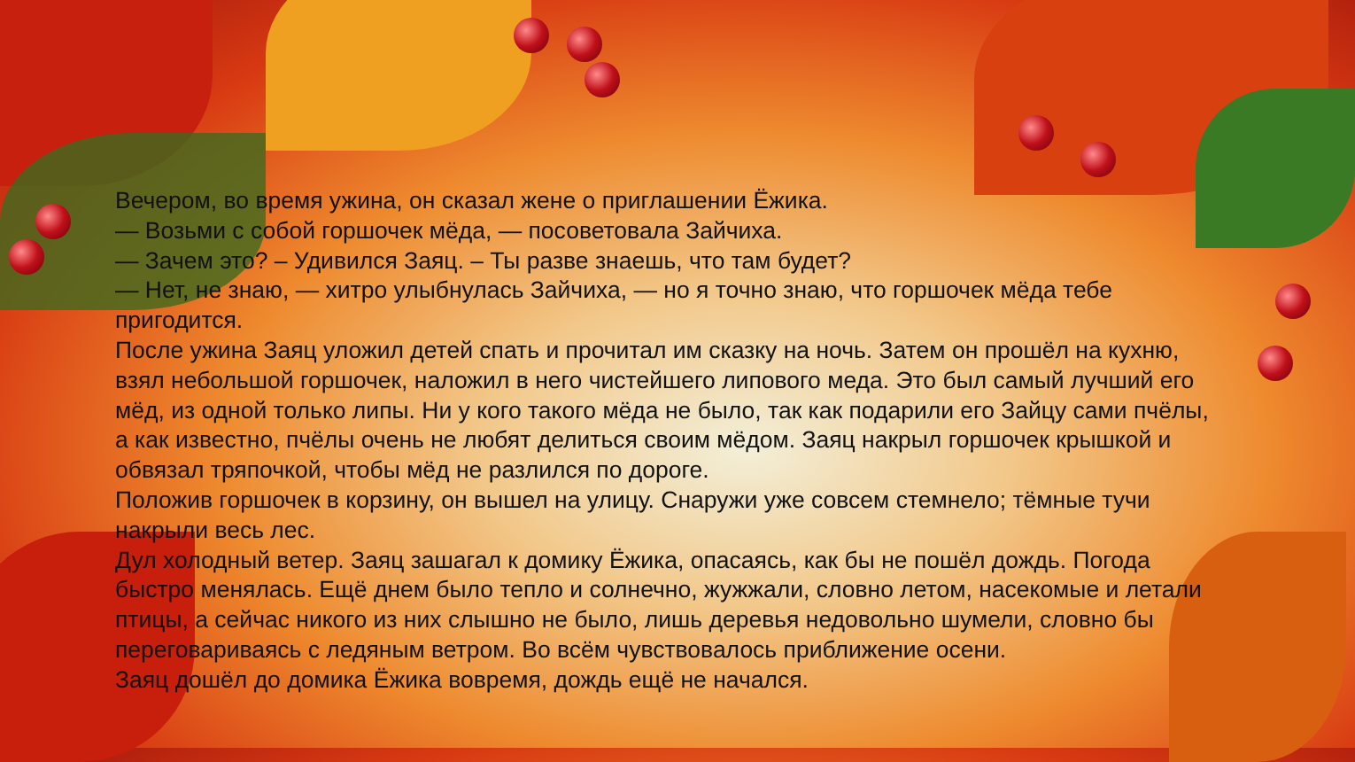Вечером, во время ужина, он сказал жене о приглашении Ёжика.
— Возьми с собой горшочек мёда, — посоветовала Зайчиха.
— Зачем это? – Удивился Заяц. – Ты разве знаешь, что там будет?
— Нет, не знаю, — хитро улыбнулась Зайчиха, — но я точно знаю, что горшочек мёда тебе пригодится.
После ужина Заяц уложил детей спать и прочитал им сказку на ночь. Затем он прошёл на кухню, взял небольшой горшочек, наложил в него чистейшего липового меда. Это был самый лучший его мёд, из одной только липы. Ни у кого такого мёда не было, так как подарили его Зайцу сами пчёлы, а как известно, пчёлы очень не любят делиться своим мёдом. Заяц накрыл горшочек крышкой и обвязал тряпочкой, чтобы мёд не разлился по дороге.
Положив горшочек в корзину, он вышел на улицу. Снаружи уже совсем стемнело; тёмные тучи накрыли весь лес.
Дул холодный ветер. Заяц зашагал к домику Ёжика, опасаясь, как бы не пошёл дождь. Погода быстро менялась. Ещё днем было тепло и солнечно, жужжали, словно летом, насекомые и летали птицы, а сейчас никого из них слышно не было, лишь деревья недовольно шумели, словно бы переговариваясь с ледяным ветром. Во всём чувствовалось приближение осени.
Заяц дошёл до домика Ёжика вовремя, дождь ещё не начался.